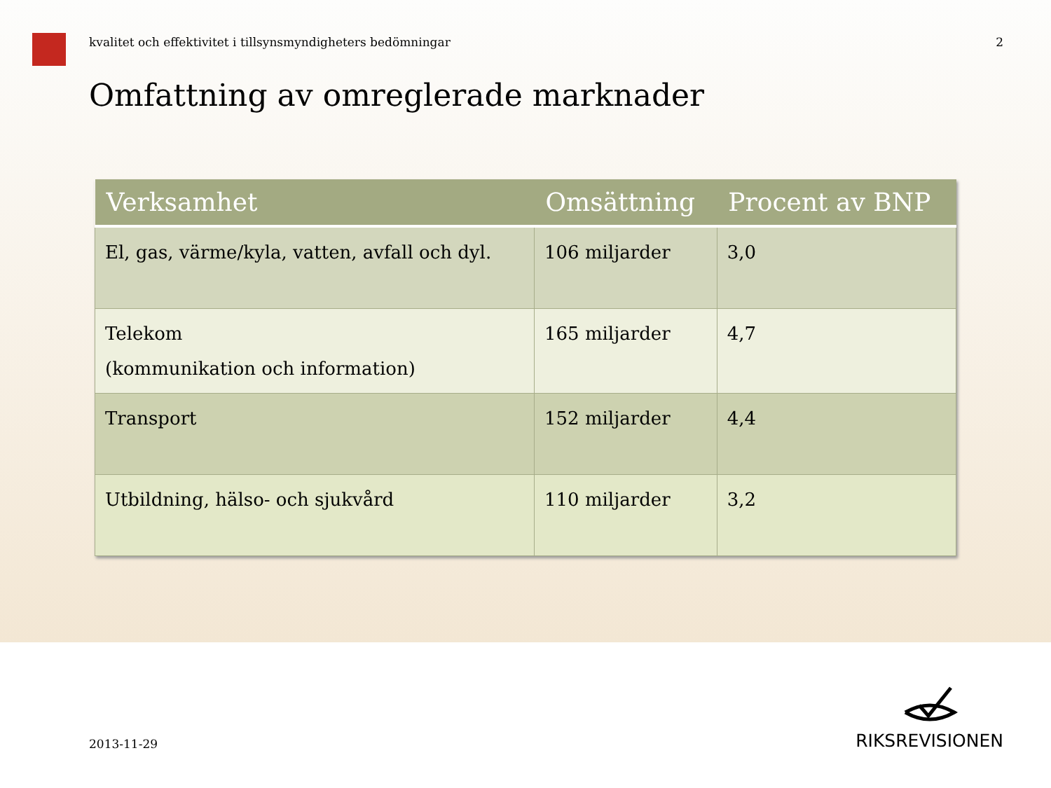kvalitet och effektivitet i tillsynsmyndigheters bedömningar 2
Omfattning av omreglerade marknader
| Verksamhet | Omsättning | Procent av BNP |
| --- | --- | --- |
| El, gas, värme/kyla, vatten, avfall och dyl. | 106 miljarder | 3,0 |
| Telekom (kommunikation och information) | 165 miljarder | 4,7 |
| Transport | 152 miljarder | 4,4 |
| Utbildning, hälso- och sjukvård | 110 miljarder | 3,2 |
2013-11-29
RIKSREVISIONEN